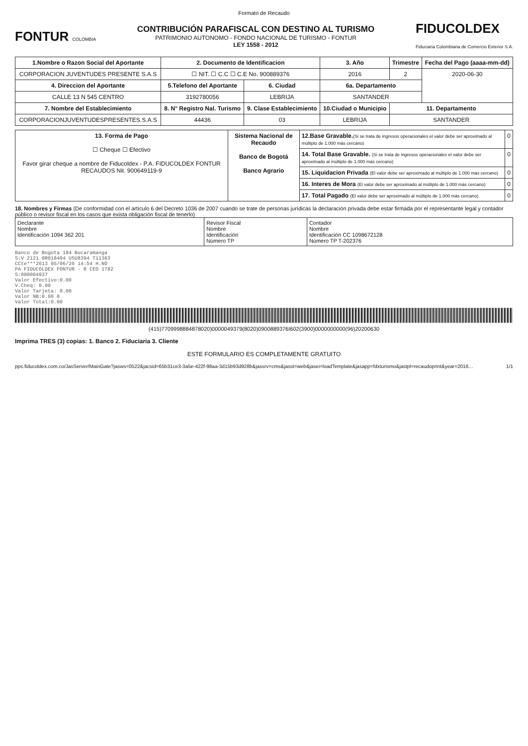Formato de Recaudo
FONTUR COLOMBIA
CONTRIBUCIÓN PARAFISCAL CON DESTINO AL TURISMO
PATRIMONIO AUTONOMO - FONDO NACIONAL DE TURISMO - FONTUR
LEY 1558 - 2012
FIDUCOLDEX
Fiduciaria Colombiana de Comercio Exterior S.A.
| 1.Nombre o Razon Social del Aportante | 2. Documento de Identificacion | | 3. Año | Trimestre | Fecha del Pago (aaaa-mm-dd) |
| --- | --- | --- | --- | --- | --- |
| CORPORACION JUVENTUDES PRESENTE S.A.S | ☐ NIT. ☐ C.C ☐ C.E No. 900889376 | | 2016 | 2 | 2020-06-30 |
| 4. Direccion del Aportante | 5.Telefono del Aportante | 6. Ciudad | 6a. Departamento | | |
| CALLE 13 N 545 CENTRO | 3192780056 | LEBRIJA | SANTANDER | | |
| 7. Nombre del Establecimiento | 8. N° Registro Nal. Turismo | 9. Clase Establecimiento | 10.Ciudad o Municipio | 11. Departamento | |
| CORPORACIONJUVENTUDESPRESENTES.S.A.S | 44436 | 03 | LEBRIJA | SANTANDER | |
| 13. Forma de Pago ☐ Cheque ☐ Efectivo Favor girar cheque a nombre de Fiducoldex - P.A. FIDUCOLDEX FONTUR RECAUDOS Nit. 900649119-9 | Sistema Nacional de Recaudo Banco de Bogotá Banco Agrario | 12.Base Gravable. (Si se trata de ingresos operacionales el valor debe ser aproximado al múltiplo de 1.000 más cercano) | 0 |
| | | 14. Total Base Gravable. (Si se trata de ingresos operacionales el valor debe ser aproximado al múltiplo de 1.000 más cercano) | 0 |
| | | 15. Liquidacion Privada (El valor debe ser aproximado al múltiplo de 1.000 más cercano) | 0 |
| | | 16. Interes de Mora (El valor debe ser aproximado al múltiplo de 1.000 más cercano) | 0 |
| | | 17. Total Pagado (El valor debe ser aproximado al múltiplo de 1.000 más cercano) | 0 |
18. Nombres y Firmas (De conformidad con el artículo 6 del Decreto 1036 de 2007 cuando se trate de personas jurídicas la declaración privada debe estar firmada por el representante legal y contador público o revisor fiscal en los casos que exista obligación fiscal de tenerlo)
| Declarante Nombre Identificación 1094 362 201 | Revisor Fiscal Nombre Identificación Número TP | Contador Nombre Identificación CC 1098672128 Número TP T-202376 |
Banco de Bogota 184 Bucaramanga
S:V 2121 0R018404 USU8394 T11363
CCte***2613 05/06/20 14:54 H.NO
PA FIDUCOLDEX FONTUR - R CEO 1782
S:000004937
Valor Efectivo:0.00
V.Cheq: 0.00
Valor Tarjeta: 0.00
Valor NB:0.00 0
Valor Total:0.00
(415)7709998884878020)0000049379(8020)0900889376I602(3900)0000000000(96)20200630
Imprima TRES (3) copias: 1. Banco 2. Fiduciaria 3. Cliente
ESTE FORMULARIO ES COMPLETAMENTE GRATUITO
pps.fiducoldex.com.co/JasServer/MainGate?jasws=0522&jacsid=65b31ce3-3a5e-422f-98aa-3d15b93d928b&jassrv=cms&jasst=web&jasei=loadTemplate&jasapp=fdxturismo&jastpl=recaudoprint&year=2016… 1/1